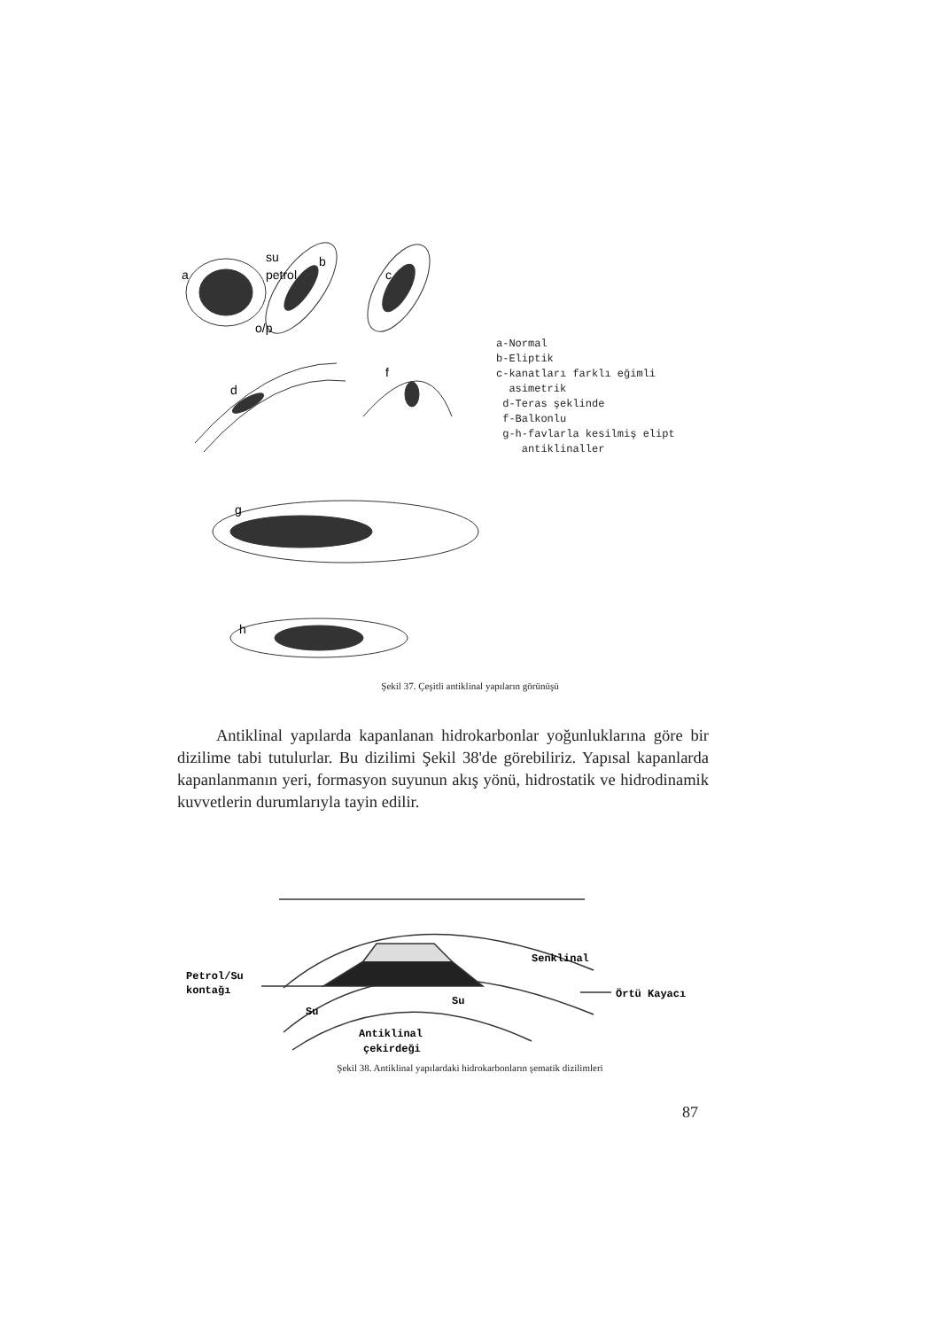a
su
petrol
o/p
b
c
d
f
g
h
a-Normal
b-Eliptik
c-kanatları farklı eğimli
asimetrik
d-Teras şeklinde
f-Balkonlu
g-h-favlarla kesilmiş elipt
antiklinaller
Şekil 37. Çeşitli antiklinal yapıların görünüşü
Antiklinal yapılarda kapanlanan hidrokarbonlar yoğunluklarına göre bir dizilime tabi tutulurlar. Bu dizilimi Şekil 38'de görebiliriz. Yapısal kapanlarda kapanlanmanın yeri, formasyon suyunun akış yönü, hidrostatik ve hidrodinamik kuvvetlerin durumlarıyla tayin edilir.
Petrol/Su
kontağı
Senklinal
Örtü Kayacı
Su
Su
Antiklinal
çekirdeği
Şekil 38. Antiklinal yapılardaki hidrokarbonların şematik dizilimleri
87